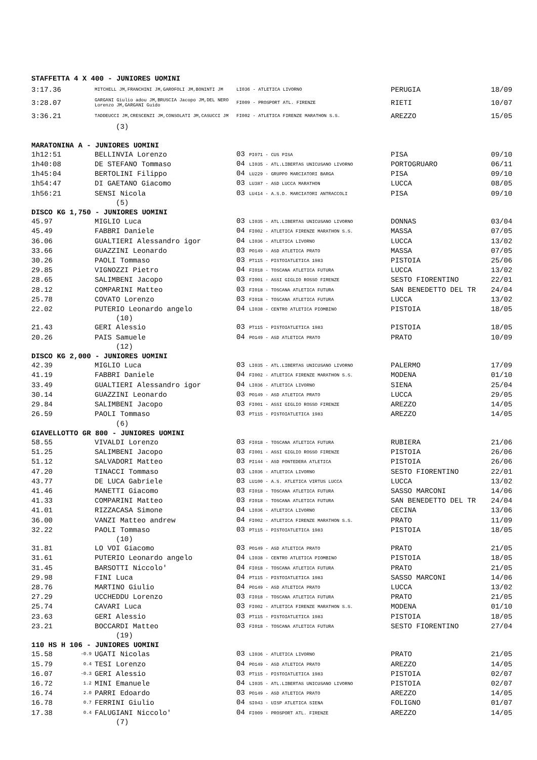| STAFFETTA 4 X 400 - JUNIORES UOMINI | | | | | |
| 3:17.36 | | MITCHELL JM,FRANCHINI JM,GAROFOLI JM,BONINTI JM | LI036 - ATLETICA LIVORNO | PERUGIA | 18/09 |
| 3:28.07 | | GARGANI Giulio adou JM,BRUSCIA Jacopo JM,DEL NERO Lorenzo JM,GARGANI Guido | FI009 - PROSPORT ATL. FIRENZE | RIETI | 10/07 |
| 3:36.21 | | TADDEUCCI JM,CRESCENZI JM,CONSOLATI JM,CASUCCI JM | FI002 - ATLETICA FIRENZE MARATHON S.S. | AREZZO | 15/05 |
| | | (3) | | | |
| MARATONINA A - JUNIORES UOMINI | | | | | |
| 1h12:51 | | BELLINVIA Lorenzo | 03 PI071 - CUS PISA | PISA | 09/10 |
| 1h40:08 | | DE STEFANO Tommaso | 04 LI035 - ATL.LIBERTAS UNICUSANO LIVORNO | PORTOGRUARO | 06/11 |
| 1h45:04 | | BERTOLINI Filippo | 04 LU229 - GRUPPO MARCIATORI BARGA | PISA | 09/10 |
| 1h54:47 | | DI GAETANO Giacomo | 03 LU387 - ASD LUCCA MARATHON | LUCCA | 08/05 |
| 1h56:21 | | SENSI Nicola | 03 LU414 - A.S.D. MARCIATORI ANTRACCOLI | PISA | 09/10 |
| | | (5) | | | |
| DISCO KG 1,750 - JUNIORES UOMINI | | | | | |
| 45.97 | | MIGLIO Luca | 03 LI035 - ATL.LIBERTAS UNICUSANO LIVORNO | DONNAS | 03/04 |
| 45.49 | | FABBRI Daniele | 04 FI002 - ATLETICA FIRENZE MARATHON S.S. | MASSA | 07/05 |
| 36.06 | | GUALTIERI Alessandro igor | 04 LI036 - ATLETICA LIVORNO | LUCCA | 13/02 |
| 33.66 | | GUAZZINI Leonardo | 03 PO149 - ASD ATLETICA PRATO | MASSA | 07/05 |
| 30.26 | | PAOLI Tommaso | 03 PT115 - PISTOIATLETICA 1983 | PISTOIA | 25/06 |
| 29.85 | | VIGNOZZI Pietro | 04 FI018 - TOSCANA ATLETICA FUTURA | LUCCA | 13/02 |
| 28.65 | | SALIMBENI Jacopo | 03 FI001 - ASSI GIGLIO ROSSO FIRENZE | SESTO FIORENTINO | 22/01 |
| 28.12 | | COMPARINI Matteo | 03 FI018 - TOSCANA ATLETICA FUTURA | SAN BENEDETTO DEL TR | 24/04 |
| 25.78 | | COVATO Lorenzo | 03 FI018 - TOSCANA ATLETICA FUTURA | LUCCA | 13/02 |
| 22.02 | | PUTERIO Leonardo angelo | 04 LI038 - CENTRO ATLETICA PIOMBINO | PISTOIA | 18/05 |
| | | (10) | | | |
| 21.43 | | GERI Alessio | 03 PT115 - PISTOIATLETICA 1983 | PISTOIA | 18/05 |
| 20.26 | | PAIS Samuele | 04 PO149 - ASD ATLETICA PRATO | PRATO | 10/09 |
| | | (12) | | | |
| DISCO KG 2,000 - JUNIORES UOMINI | | | | | |
| 42.39 | | MIGLIO Luca | 03 LI035 - ATL.LIBERTAS UNICUSANO LIVORNO | PALERMO | 17/09 |
| 41.19 | | FABBRI Daniele | 04 FI002 - ATLETICA FIRENZE MARATHON S.S. | MODENA | 01/10 |
| 33.49 | | GUALTIERI Alessandro igor | 04 LI036 - ATLETICA LIVORNO | SIENA | 25/04 |
| 30.14 | | GUAZZINI Leonardo | 03 PO149 - ASD ATLETICA PRATO | LUCCA | 29/05 |
| 29.84 | | SALIMBENI Jacopo | 03 FI001 - ASSI GIGLIO ROSSO FIRENZE | AREZZO | 14/05 |
| 26.59 | | PAOLI Tommaso | 03 PT115 - PISTOIATLETICA 1983 | AREZZO | 14/05 |
| | | (6) | | | |
| GIAVELLOTTO GR 800 - JUNIORES UOMINI | | | | | |
| 58.55 | | VIVALDI Lorenzo | 03 FI018 - TOSCANA ATLETICA FUTURA | RUBIERA | 21/06 |
| 51.25 | | SALIMBENI Jacopo | 03 FI001 - ASSI GIGLIO ROSSO FIRENZE | PISTOIA | 26/06 |
| 51.12 | | SALVADORI Matteo | 03 PI144 - ASD PONTEDERA ATLETICA | PISTOIA | 26/06 |
| 47.20 | | TINACCI Tommaso | 03 LI036 - ATLETICA LIVORNO | SESTO FIORENTINO | 22/01 |
| 43.77 | | DE LUCA Gabriele | 03 LU100 - A.S. ATLETICA VIRTUS LUCCA | LUCCA | 13/02 |
| 41.46 | | MANETTI Giacomo | 03 FI018 - TOSCANA ATLETICA FUTURA | SASSO MARCONI | 14/06 |
| 41.33 | | COMPARINI Matteo | 03 FI018 - TOSCANA ATLETICA FUTURA | SAN BENEDETTO DEL TR | 24/04 |
| 41.01 | | RIZZACASA Simone | 04 LI036 - ATLETICA LIVORNO | CECINA | 13/06 |
| 36.00 | | VANZI Matteo andrew | 04 FI002 - ATLETICA FIRENZE MARATHON S.S. | PRATO | 11/09 |
| 32.22 | | PAOLI Tommaso | 03 PT115 - PISTOIATLETICA 1983 | PISTOIA | 18/05 |
| | | (10) | | | |
| 31.81 | | LO VOI Giacomo | 03 PO149 - ASD ATLETICA PRATO | PRATO | 21/05 |
| 31.61 | | PUTERIO Leonardo angelo | 04 LI038 - CENTRO ATLETICA PIOMBINO | PISTOIA | 18/05 |
| 31.45 | | BARSOTTI Niccolo' | 04 FI018 - TOSCANA ATLETICA FUTURA | PRATO | 21/05 |
| 29.98 | | FINI Luca | 04 PT115 - PISTOIATLETICA 1983 | SASSO MARCONI | 14/06 |
| 28.76 | | MARTINO Giulio | 04 PO149 - ASD ATLETICA PRATO | LUCCA | 13/02 |
| 27.29 | | UCCHEDDU Lorenzo | 03 FI018 - TOSCANA ATLETICA FUTURA | PRATO | 21/05 |
| 25.74 | | CAVARI Luca | 03 FI002 - ATLETICA FIRENZE MARATHON S.S. | MODENA | 01/10 |
| 23.63 | | GERI Alessio | 03 PT115 - PISTOIATLETICA 1983 | PISTOIA | 18/05 |
| 23.21 | | BOCCARDI Matteo | 03 FI018 - TOSCANA ATLETICA FUTURA | SESTO FIORENTINO | 27/04 |
| | | (19) | | | |
| 110 HS H 106 - JUNIORES UOMINI | | | | | |
| 15.58 | -0.9 | UGATI Nicolas | 03 LI036 - ATLETICA LIVORNO | PRATO | 21/05 |
| 15.79 | 0.4 | TESI Lorenzo | 04 PO149 - ASD ATLETICA PRATO | AREZZO | 14/05 |
| 16.07 | -0.3 | GERI Alessio | 03 PT115 - PISTOIATLETICA 1983 | PISTOIA | 02/07 |
| 16.72 | 1.2 | MINI Emanuele | 04 LI035 - ATL.LIBERTAS UNICUSANO LIVORNO | PISTOIA | 02/07 |
| 16.74 | 2.0 | PARRI Edoardo | 03 PO149 - ASD ATLETICA PRATO | AREZZO | 14/05 |
| 16.78 | 0.7 | FERRINI Giulio | 04 SI043 - UISP ATLETICA SIENA | FOLIGNO | 01/07 |
| 17.38 | 0.4 | FALUGIANI Niccolo' | 04 FI009 - PROSPORT ATL. FIRENZE | AREZZO | 14/05 |
| | | (7) | | | |